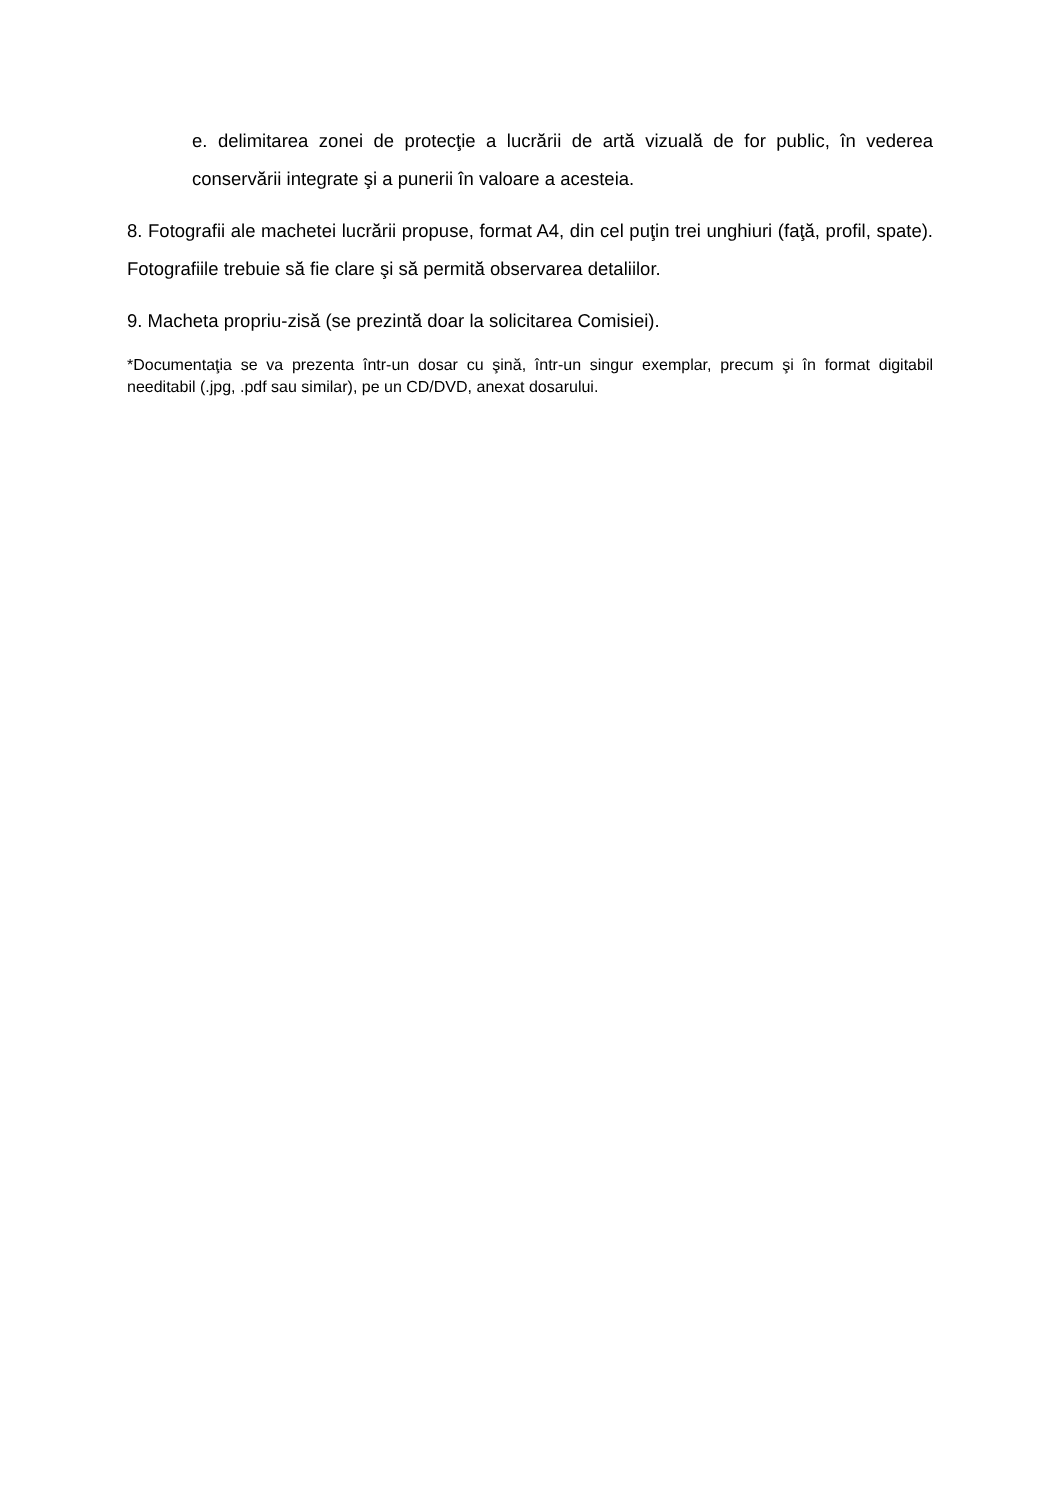e. delimitarea zonei de protecţie a lucrării de artă vizuală de for public, în vederea conservării integrate şi a punerii în valoare a acesteia.
8. Fotografii ale machetei lucrării propuse, format A4, din cel puţin trei unghiuri (faţă, profil, spate). Fotografiile trebuie să fie clare şi să permită observarea detaliilor.
9. Macheta propriu-zisă (se prezintă doar la solicitarea Comisiei).
*Documentaţia se va prezenta într-un dosar cu şină, într-un singur exemplar, precum şi în format digitabil needitabil (.jpg, .pdf sau similar), pe un CD/DVD, anexat dosarului.